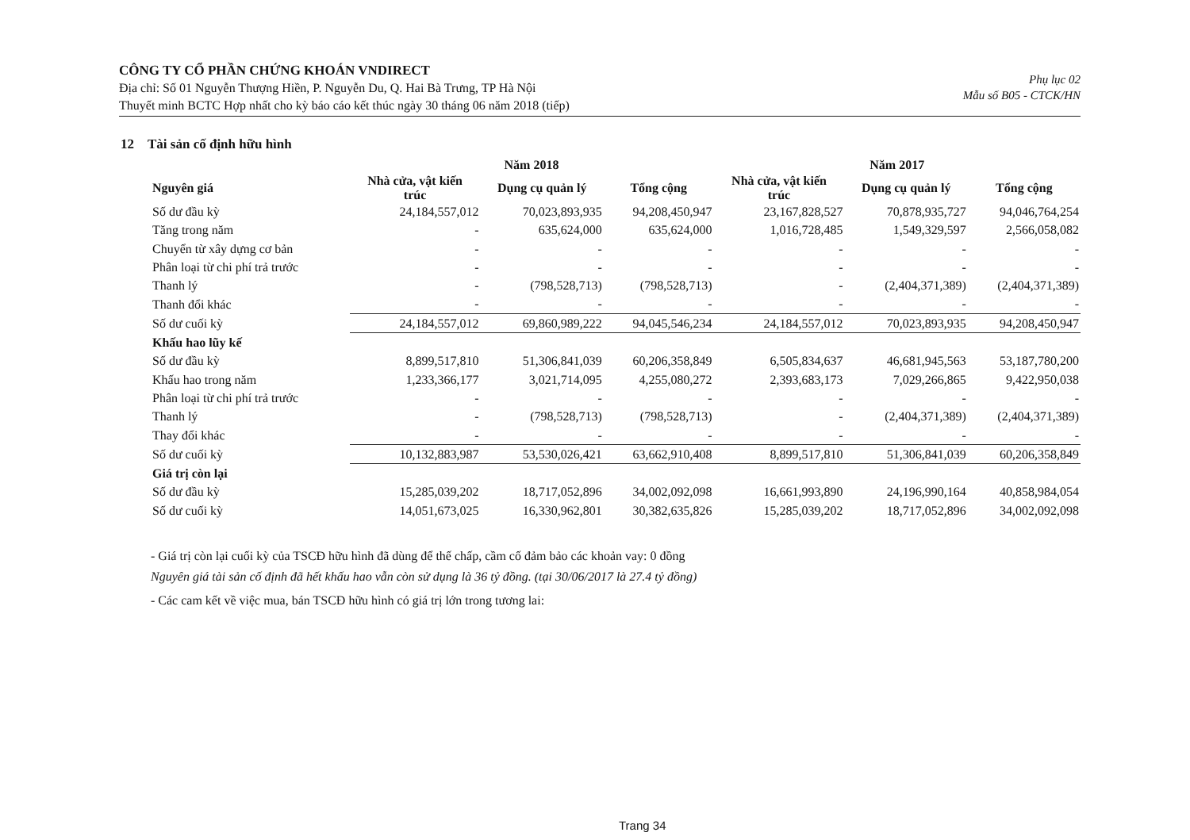CÔNG TY CỔ PHẦN CHỨNG KHOÁN VNDIRECT
Địa chỉ: Số 01 Nguyễn Thượng Hiền, P. Nguyễn Du, Q. Hai Bà Trưng, TP Hà Nội
Thuyết minh BCTC Hợp nhất cho kỳ báo cáo kết thúc ngày 30 tháng 06 năm 2018 (tiếp)
Phụ lục 02
Mẫu số B05 - CTCK/HN
12 Tài sản cố định hữu hình
| | Năm 2018 | | | Năm 2017 | | |
| --- | --- | --- | --- | --- | --- | --- |
| Nguyên giá | Nhà cửa, vật kiến trúc | Dụng cụ quản lý | Tổng cộng | Nhà cửa, vật kiến trúc | Dụng cụ quản lý | Tổng cộng |
| Số dư đầu kỳ | 24,184,557,012 | 70,023,893,935 | 94,208,450,947 | 23,167,828,527 | 70,878,935,727 | 94,046,764,254 |
| Tăng trong năm | - | 635,624,000 | 635,624,000 | 1,016,728,485 | 1,549,329,597 | 2,566,058,082 |
| Chuyển từ xây dựng cơ bản | - | - | - | - | - | - |
| Phân loại từ chi phí trả trước | - | - | - | - | - | - |
| Thanh lý | - | (798,528,713) | (798,528,713) | - | (2,404,371,389) | (2,404,371,389) |
| Thanh đổi khác | - | - | - | - | - | - |
| Số dư cuối kỳ | 24,184,557,012 | 69,860,989,222 | 94,045,546,234 | 24,184,557,012 | 70,023,893,935 | 94,208,450,947 |
| Khấu hao lũy kế | | | | | | |
| Số dư đầu kỳ | 8,899,517,810 | 51,306,841,039 | 60,206,358,849 | 6,505,834,637 | 46,681,945,563 | 53,187,780,200 |
| Khấu hao trong năm | 1,233,366,177 | 3,021,714,095 | 4,255,080,272 | 2,393,683,173 | 7,029,266,865 | 9,422,950,038 |
| Phân loại từ chi phí trả trước | - | - | - | - | - | - |
| Thanh lý | - | (798,528,713) | (798,528,713) | - | (2,404,371,389) | (2,404,371,389) |
| Thay đổi khác | - | - | - | - | - | - |
| Số dư cuối kỳ | 10,132,883,987 | 53,530,026,421 | 63,662,910,408 | 8,899,517,810 | 51,306,841,039 | 60,206,358,849 |
| Giá trị còn lại | | | | | | |
| Số dư đầu kỳ | 15,285,039,202 | 18,717,052,896 | 34,002,092,098 | 16,661,993,890 | 24,196,990,164 | 40,858,984,054 |
| Số dư cuối kỳ | 14,051,673,025 | 16,330,962,801 | 30,382,635,826 | 15,285,039,202 | 18,717,052,896 | 34,002,092,098 |
- Giá trị còn lại cuối kỳ của TSCĐ hữu hình đã dùng để thế chấp, cầm cố đảm bảo các khoản vay: 0 đồng
Nguyên giá tài sản cố định đã hết khấu hao vẫn còn sử dụng là 36 tỷ đồng. (tại 30/06/2017 là 27.4 tỷ đồng)
- Các cam kết về việc mua, bán TSCĐ hữu hình có giá trị lớn trong tương lai:
Trang 34